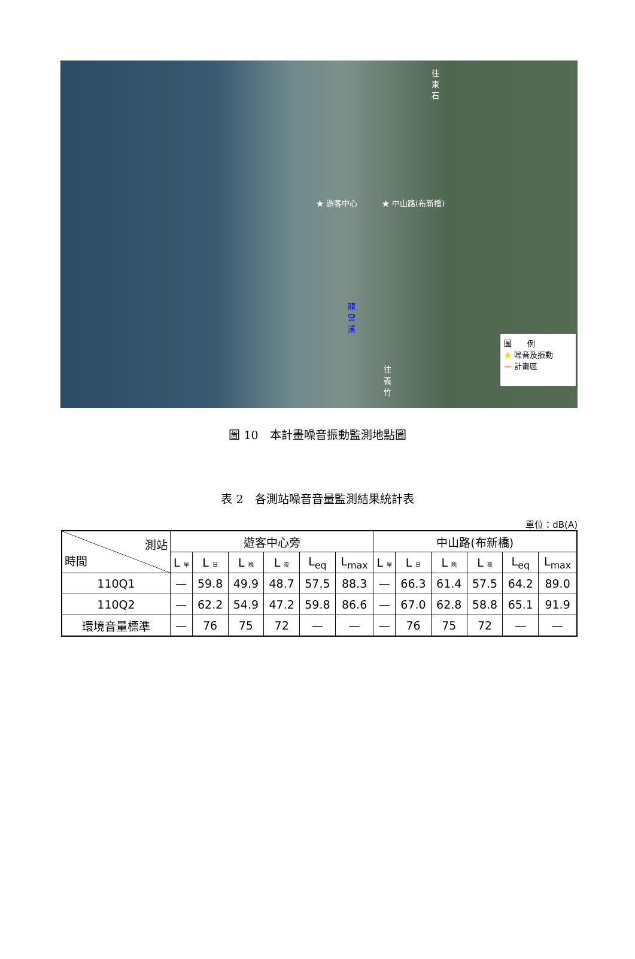往東石
★ 遊客中心 ★ 中山路(布新橋)
龍宮溪
往義竹
圖　　例
★ 噪音及振動
— 計畫區
圖 10　本計畫噪音振動監測地點圖
表 2　各測站噪音音量監測結果統計表
單位：dB(A)
| 測站 時間 | 遊客中心旁 | | | | | | 中山路(布新橋) | | | | | |
| --- | --- | --- | --- | --- | --- | --- | --- | --- | --- | --- | --- | --- |
| | L 早 | L 日 | L 晚 | L 夜 | L<sub>eq</sub> | L<sub>max</sub> | L 早 | L 日 | L 晚 | L 夜 | L<sub>eq</sub> | L<sub>max</sub> |
| 110Q1 | — | 59.8 | 49.9 | 48.7 | 57.5 | 88.3 | — | 66.3 | 61.4 | 57.5 | 64.2 | 89.0 |
| 110Q2 | — | 62.2 | 54.9 | 47.2 | 59.8 | 86.6 | — | 67.0 | 62.8 | 58.8 | 65.1 | 91.9 |
| 環境音量標準 | — | 76 | 75 | 72 | — | — | — | 76 | 75 | 72 | — | — |